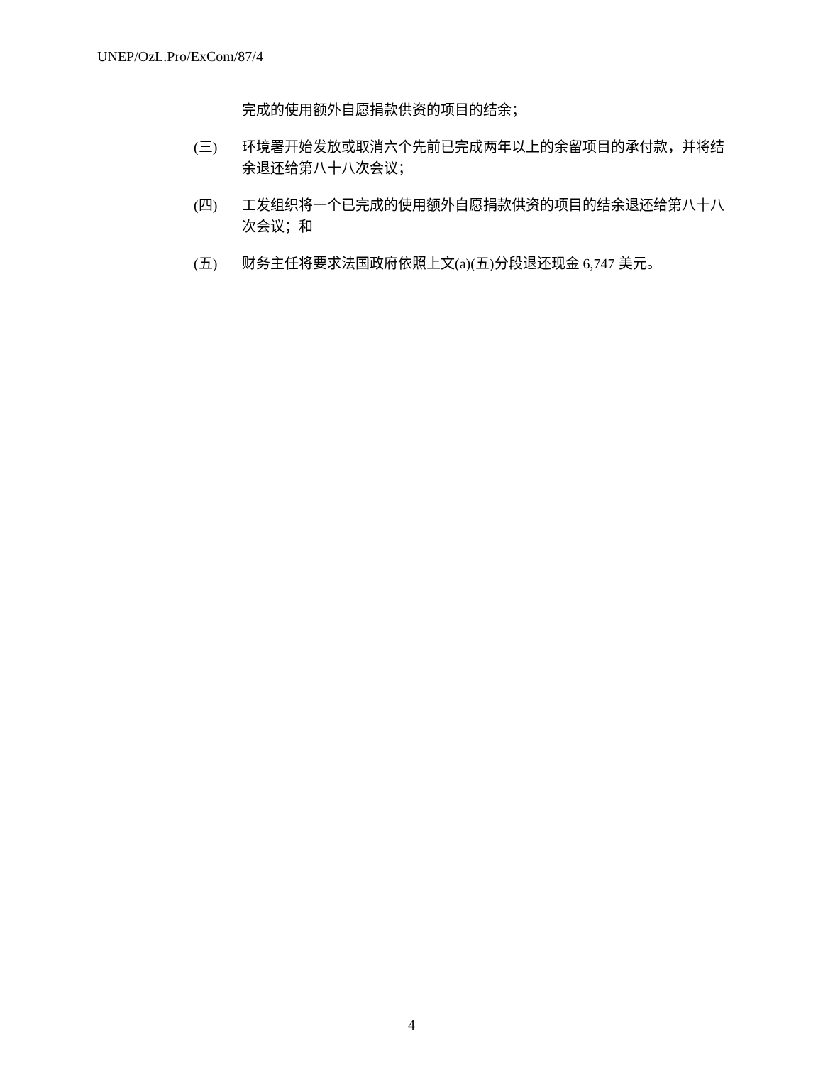UNEP/OzL.Pro/ExCom/87/4
完成的使用额外自愿捐款供资的项目的结余；
(三) 环境署开始发放或取消六个先前已完成两年以上的余留项目的承付款，并将结余退还给第八十八次会议；
(四) 工发组织将一个已完成的使用额外自愿捐款供资的项目的结余退还给第八十八次会议；和
(五) 财务主任将要求法国政府依照上文(a)(五)分段退还现金 6,747 美元。
4